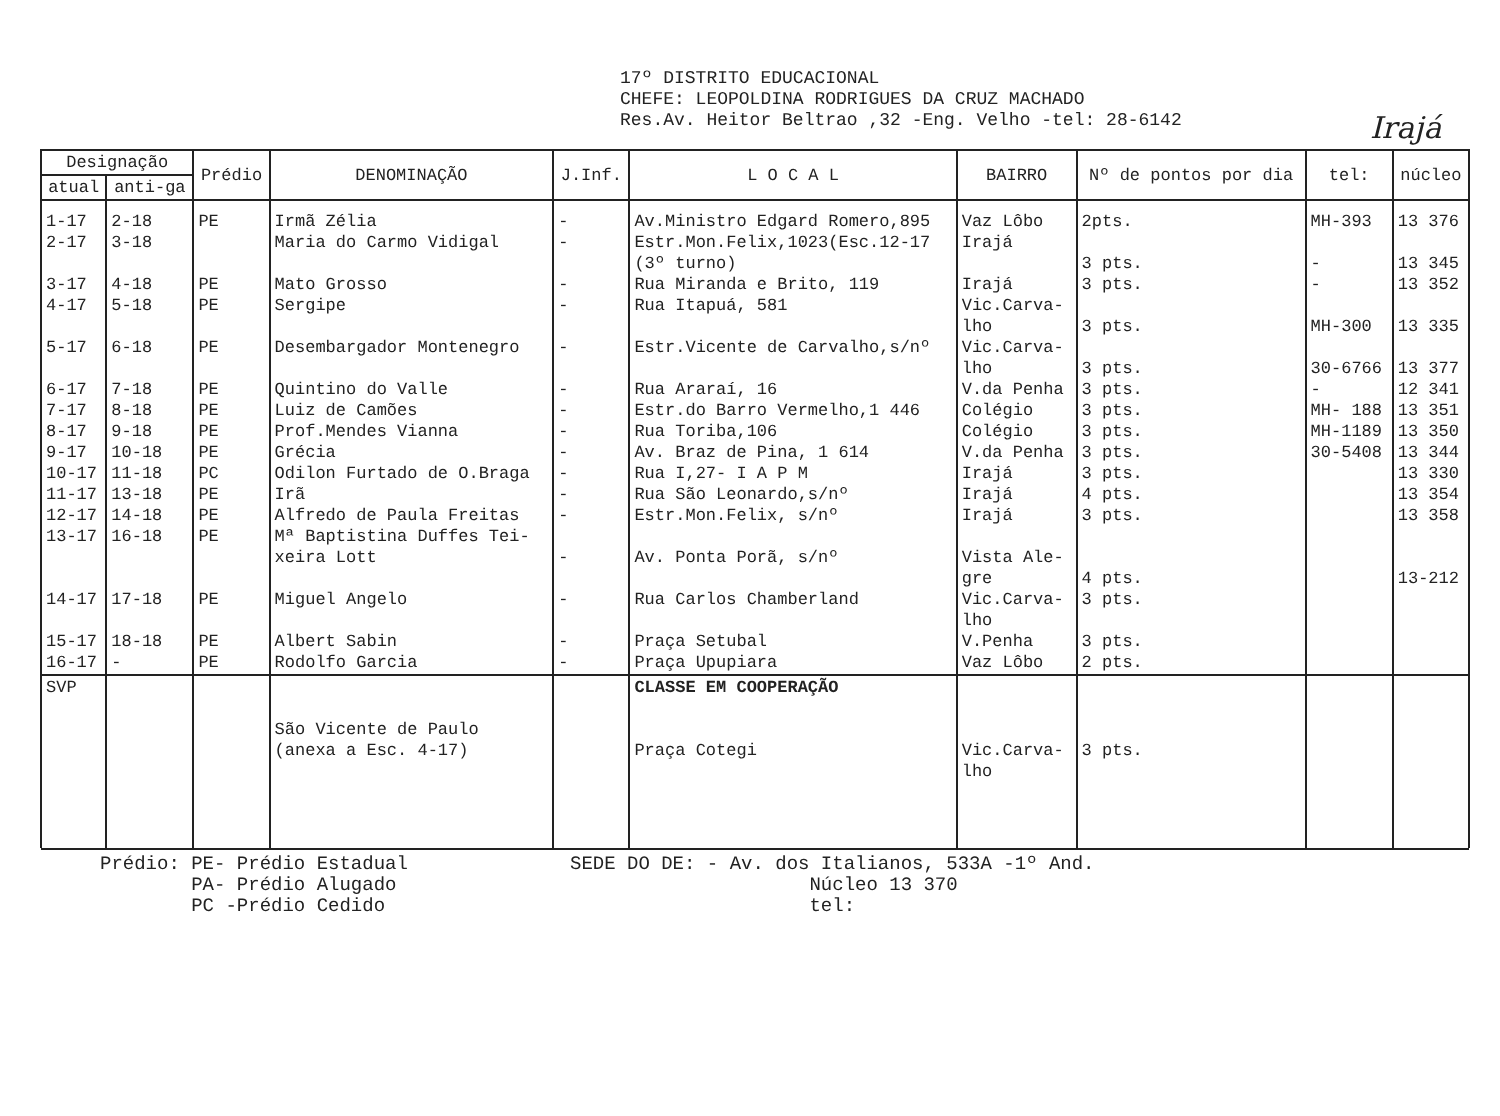17º DISTRITO EDUCACIONAL
CHEFE: LEOPOLDINA RODRIGUES DA CRUZ MACHADO
Res.Av. Heitor Beltrao ,32 -Eng. Velho -tel: 28-6142
Irajá
| Designação | | Prédio | DENOMINAÇÃO | J.Inf. | L O C A L | BAIRRO | Nº de pontos por dia | tel: | núcleo |
| --- | --- | --- | --- | --- | --- | --- | --- | --- | --- |
| atual | anti-ga | | | | | | | | |
| 1-17 2-17 3-17 4-17 5-17 6-17 7-17 8-17 9-17 10-17 11-17 12-17 13-17 14-17 15-17 16-17 | 2-18 3-18 4-18 5-18 6-18 7-18 8-18 9-18 10-18 11-18 13-18 14-18 16-18 17-18 18-18 - | PE PE PE PE PE PE PE PE PC PE PE PE PE PE PE | Irmã Zélia Maria do Carmo Vidigal Mato Grosso Sergipe Desembargador Montenegro Quintino do Valle Luiz de Camões Prof.Mendes Vianna Grécia Odilon Furtado de O.Braga Irã Alfredo de Paula Freitas Mª Baptistina Duffes Tei- xeira Lott Miguel Angelo Albert Sabin Rodolfo Garcia | - - - - - - - - - - - - - - - - | Av.Ministro Edgard Romero,895 Estr.Mon.Felix,1023(Esc.12-17 (3º turno) Rua Miranda e Brito, 119 Rua Itapuá, 581 Estr.Vicente de Carvalho,s/nº Rua Araraí, 16 Estr.do Barro Vermelho,1 446 Rua Toriba,106 Av. Braz de Pina, 1 614 Rua I,27- I A P M Rua São Leonardo,s/nº Estr.Mon.Felix, s/nº Av. Ponta Porã, s/nº Rua Carlos Chamberland Praça Setubal Praça Upupiara | Vaz Lôbo Irajá Irajá Vic.Carva- lho Vic.Carva- lho V.da Penha Colégio Colégio V.da Penha Irajá Irajá Irajá Vista Ale- gre Vic.Carva- lho V.Penha Vaz Lôbo | 2pts. 3 pts. 3 pts. 3 pts. 3 pts. 3 pts. 3 pts. 3 pts. 3 pts. 3 pts. 4 pts. 3 pts. 4 pts. 3 pts. 3 pts. 2 pts. | MH-393 - - MH-300 30-6766 - MH- 188 MH-1189 30-5408 | 13 376 13 345 13 352 13 335 13 377 12 341 13 351 13 350 13 344 13 330 13 354 13 358 13-212 |
| SVP | | | São Vicente de Paulo (anexa a Esc. 4-17) | | CLASSE EM COOPERAÇÃO Praça Cotegi | Vic.Carva- lho | 3 pts. | | |
Prédio: PE- Prédio Estadual
PA- Prédio Alugado
PC -Prédio Cedido
SEDE DO DE: - Av. dos Italianos, 533A -1º And.
Núcleo 13 370
tel: